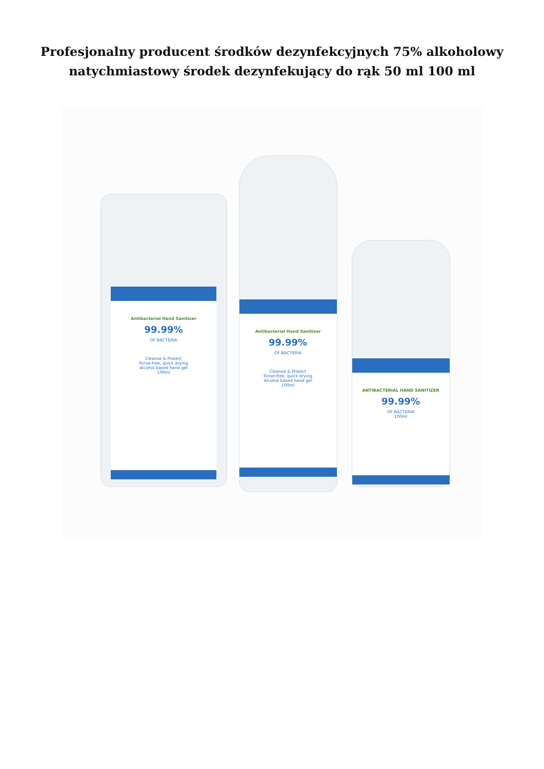Profesjonalny producent środków dezynfekcyjnych 75% alkoholowy natychmiastowy środek dezynfekujący do rąk 50 ml 100 ml
Antibacterial Hand Sanitizer
99.99%
OF BACTERIA
Cleanse & Protect
Rinse-free, quick drying
Alcohol based hand gel
100ml
Antibacterial Hand Sanitizer
99.99%
OF BACTERIA
Cleanse & Protect
Rinse-free, quick drying
Alcohol based hand gel
100ml
ANTIBACTERIAL HAND SANITIZER
99.99%
OF BACTERIA
100ml